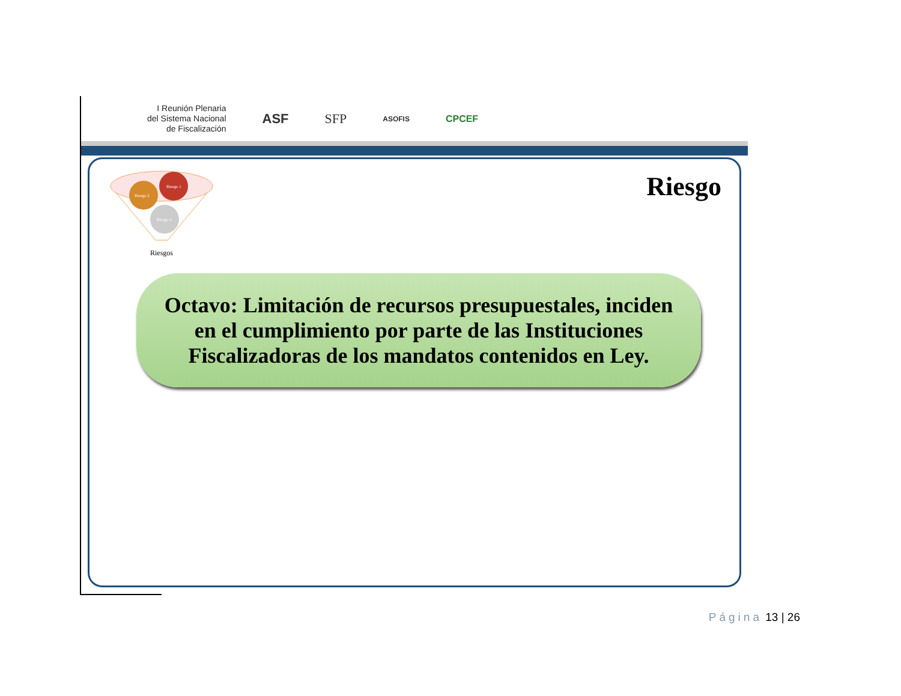I Reunión Plenaria
del Sistema Nacional
de Fiscalización
ASF SFP
ASOFIS
CPCEF
Riesgo 1
Riesgo 2
Riesgo 3
Riesgos
Riesgo
Octavo: Limitación de recursos presupuestales, inciden en el cumplimiento por parte de las Instituciones Fiscalizadoras de los mandatos contenidos en Ley.
Página 13 | 26